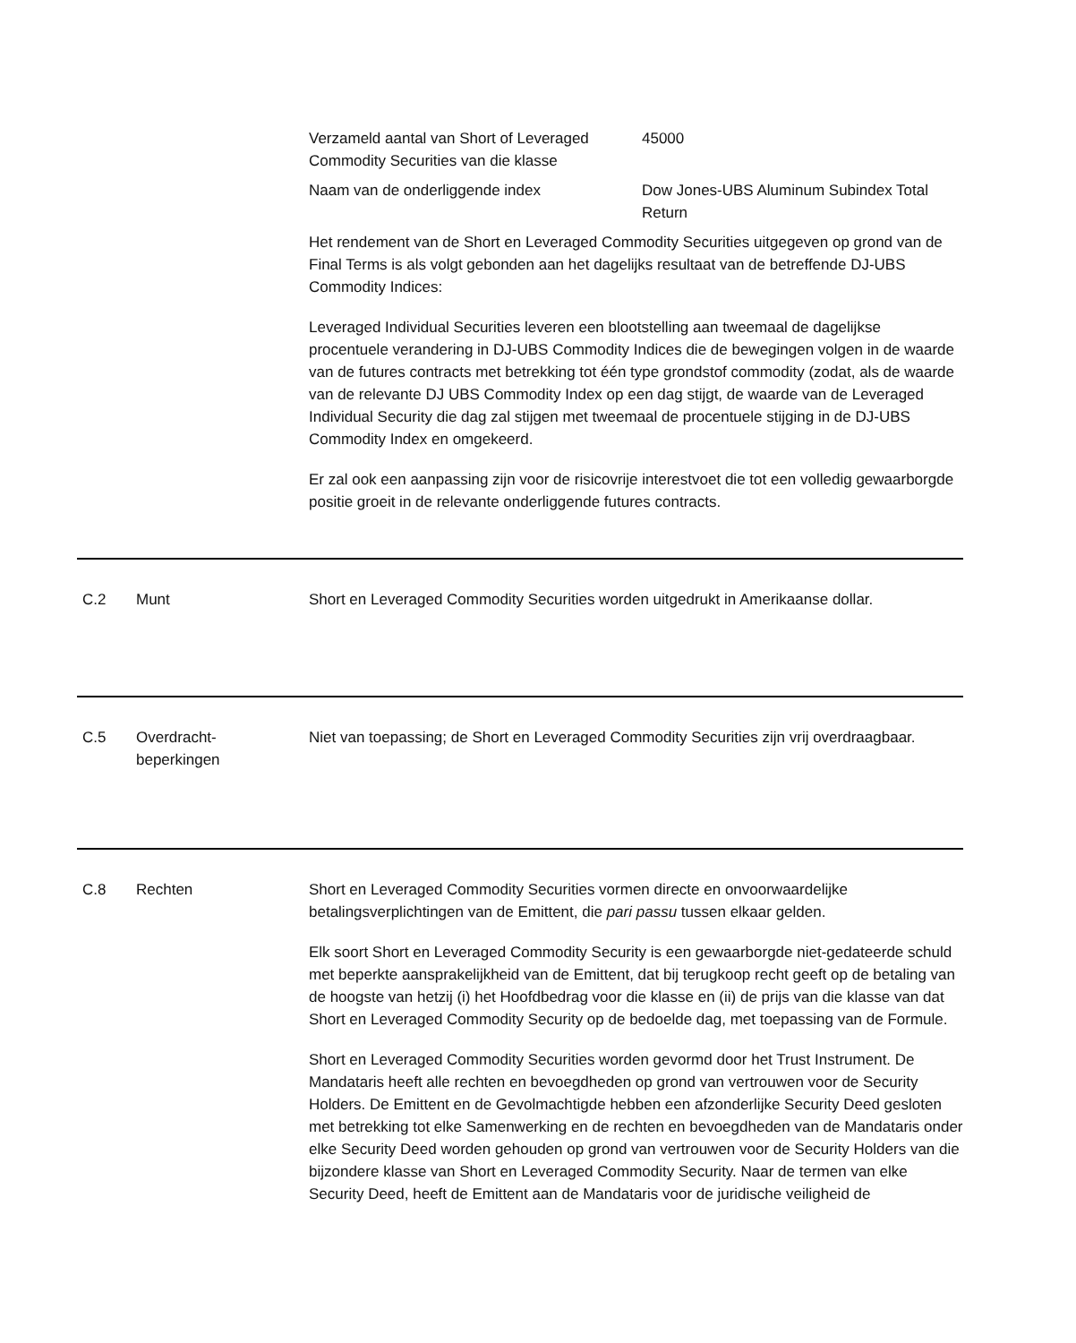Verzameld aantal van Short of Leveraged Commodity Securities van die klasse
45000
Naam van de onderliggende index Dow Jones-UBS Aluminum Subindex Total Return
Het rendement van de Short en Leveraged Commodity Securities uitgegeven op grond van de Final Terms is als volgt gebonden aan het dagelijks resultaat van de betreffende DJ-UBS Commodity Indices:
Leveraged Individual Securities leveren een blootstelling aan tweemaal de dagelijkse procentuele verandering in DJ-UBS Commodity Indices die de bewegingen volgen in de waarde van de futures contracts met betrekking tot één type grondstof commodity (zodat, als de waarde van de relevante DJ UBS Commodity Index op een dag stijgt, de waarde van de Leveraged Individual Security die dag zal stijgen met tweemaal de procentuele stijging in de DJ-UBS Commodity Index en omgekeerd.
Er zal ook een aanpassing zijn voor de risicovrije interestvoet die tot een volledig gewaarborgde positie groeit in de relevante onderliggende futures contracts.
C.2 Munt Short en Leveraged Commodity Securities worden uitgedrukt in Amerikaanse dollar.
C.5 Overdracht-
beperkingen
Niet van toepassing; de Short en Leveraged Commodity Securities zijn vrij overdraagbaar.
C.8 Rechten Short en Leveraged Commodity Securities vormen directe en onvoorwaardelijke betalingsverplichtingen van de Emittent, die pari passu tussen elkaar gelden.
Elk soort Short en Leveraged Commodity Security is een gewaarborgde niet-gedateerde schuld met beperkte aansprakelijkheid van de Emittent, dat bij terugkoop recht geeft op de betaling van de hoogste van hetzij (i) het Hoofdbedrag voor die klasse en (ii) de prijs van die klasse van dat Short en Leveraged Commodity Security op de bedoelde dag, met toepassing van de Formule.
Short en Leveraged Commodity Securities worden gevormd door het Trust Instrument. De Mandataris heeft alle rechten en bevoegdheden op grond van vertrouwen voor de Security Holders. De Emittent en de Gevolmachtigde hebben een afzonderlijke Security Deed gesloten met betrekking tot elke Samenwerking en de rechten en bevoegdheden van de Mandataris onder elke Security Deed worden gehouden op grond van vertrouwen voor de Security Holders van die bijzondere klasse van Short en Leveraged Commodity Security. Naar de termen van elke Security Deed, heeft de Emittent aan de Mandataris voor de juridische veiligheid de